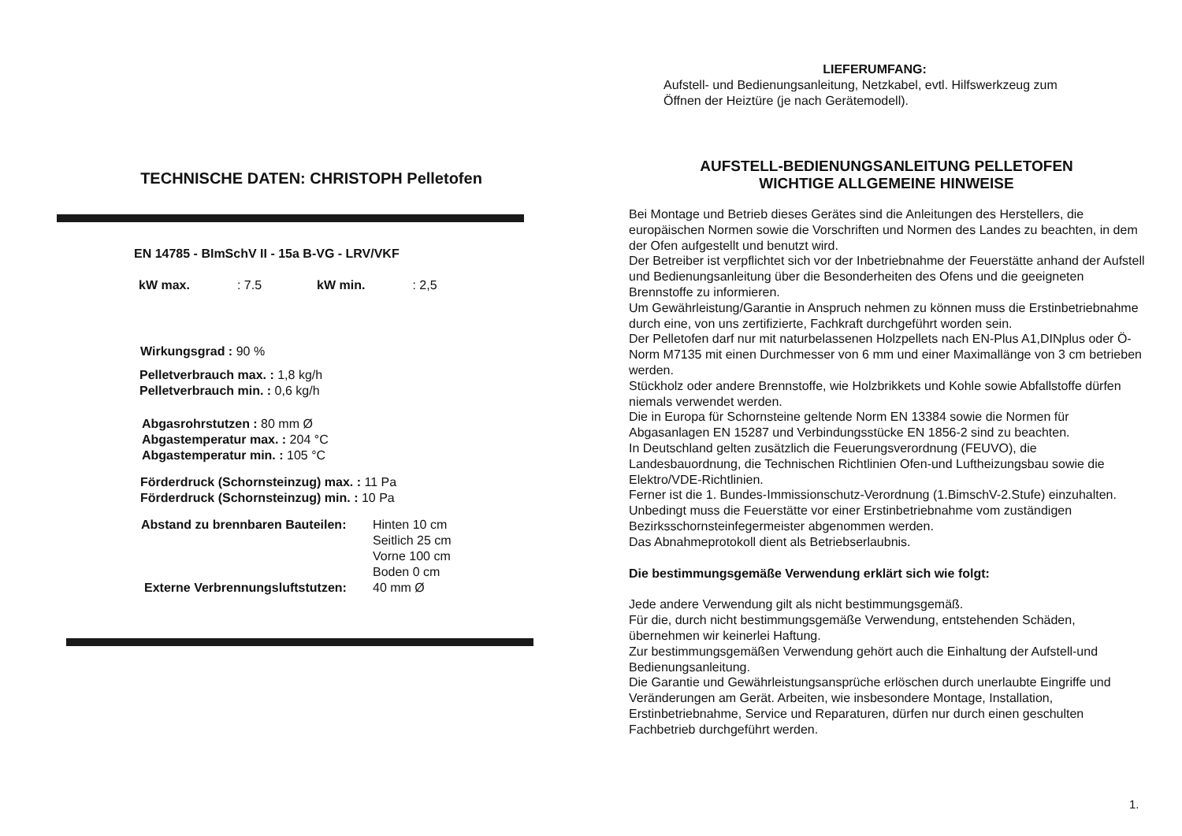TECHNISCHE DATEN: CHRISTOPH Pelletofen
EN 14785 - BImSchV II - 15a B-VG - LRV/VKF
kW max.: 7.5 kW min.: 2,5
Wirkungsgrad : 90 %
Pelletverbrauch max. : 1,8 kg/h
Pelletverbrauch min. : 0,6 kg/h
Abgasrohrstutzen : 80 mm Ø
Abgastemperatur max. : 204 °C
Abgastemperatur min. : 105 °C
Förderdruck (Schornsteinzug) max. : 11 Pa
Förderdruck (Schornsteinzug) min. : 10 Pa
Abstand zu brennbaren Bauteilen: Hinten 10 cm
Seitlich 25 cm
Vorne 100 cm
Boden 0 cm
Externe Verbrennungsluftstutzen: 40 mm Ø
LIEFERUMFANG:
Aufstell- und Bedienungsanleitung, Netzkabel, evtl. Hilfswerkzeug zum
Öffnen der Heiztüre (je nach Gerätemodell).
AUFSTELL-BEDIENUNGSANLEITUNG PELLETOFEN
WICHTIGE ALLGEMEINE HINWEISE
Bei Montage und Betrieb dieses Gerätes sind die Anleitungen des Herstellers, die europäischen Normen sowie die Vorschriften und Normen des Landes zu beachten, in dem der Ofen aufgestellt und benutzt wird.
Der Betreiber ist verpflichtet sich vor der Inbetriebnahme der Feuerstätte anhand der Aufstell und Bedienungsanleitung über die Besonderheiten des Ofens und die geeigneten Brennstoffe zu informieren.
Um Gewährleistung/Garantie in Anspruch nehmen zu können muss die Erstinbetriebnahme durch eine, von uns zertifizierte, Fachkraft durchgeführt worden sein.
Der Pelletofen darf nur mit naturbelassenen Holzpellets nach EN-Plus A1,DINplus oder Ö-Norm M7135 mit einen Durchmesser von 6 mm und einer Maximallänge von 3 cm betrieben werden.
Stückholz oder andere Brennstoffe, wie Holzbrikkets und Kohle sowie Abfallstoffe dürfen niemals verwendet werden.
Die in Europa für Schornsteine geltende Norm EN 13384 sowie die Normen für Abgasanlagen EN 15287 und Verbindungsstücke EN 1856-2 sind zu beachten.
In Deutschland gelten zusätzlich die Feuerungsverordnung (FEUVO), die Landesbauordnung, die Technischen Richtlinien Ofen-und Luftheizungsbau sowie die Elektro/VDE-Richtlinien.
Ferner ist die 1. Bundes-Immissionschutz-Verordnung (1.BimschV-2.Stufe) einzuhalten.
Unbedingt muss die Feuerstätte vor einer Erstinbetriebnahme vom zuständigen Bezirksschornsteinfegermeister abgenommen werden.
Das Abnahmeprotokoll dient als Betriebserlaubnis.
Die bestimmungsgemäße Verwendung erklärt sich wie folgt:
Jede andere Verwendung gilt als nicht bestimmungsgemäß.
Für die, durch nicht bestimmungsgemäße Verwendung, entstehenden Schäden, übernehmen wir keinerlei Haftung.
Zur bestimmungsgemäßen Verwendung gehört auch die Einhaltung der Aufstell-und Bedienungsanleitung.
Die Garantie und Gewährleistungsansprüche erlöschen durch unerlaubte Eingriffe und Veränderungen am Gerät. Arbeiten, wie insbesondere Montage, Installation, Erstinbetriebnahme, Service und Reparaturen, dürfen nur durch einen geschulten Fachbetrieb durchgeführt werden.
1.